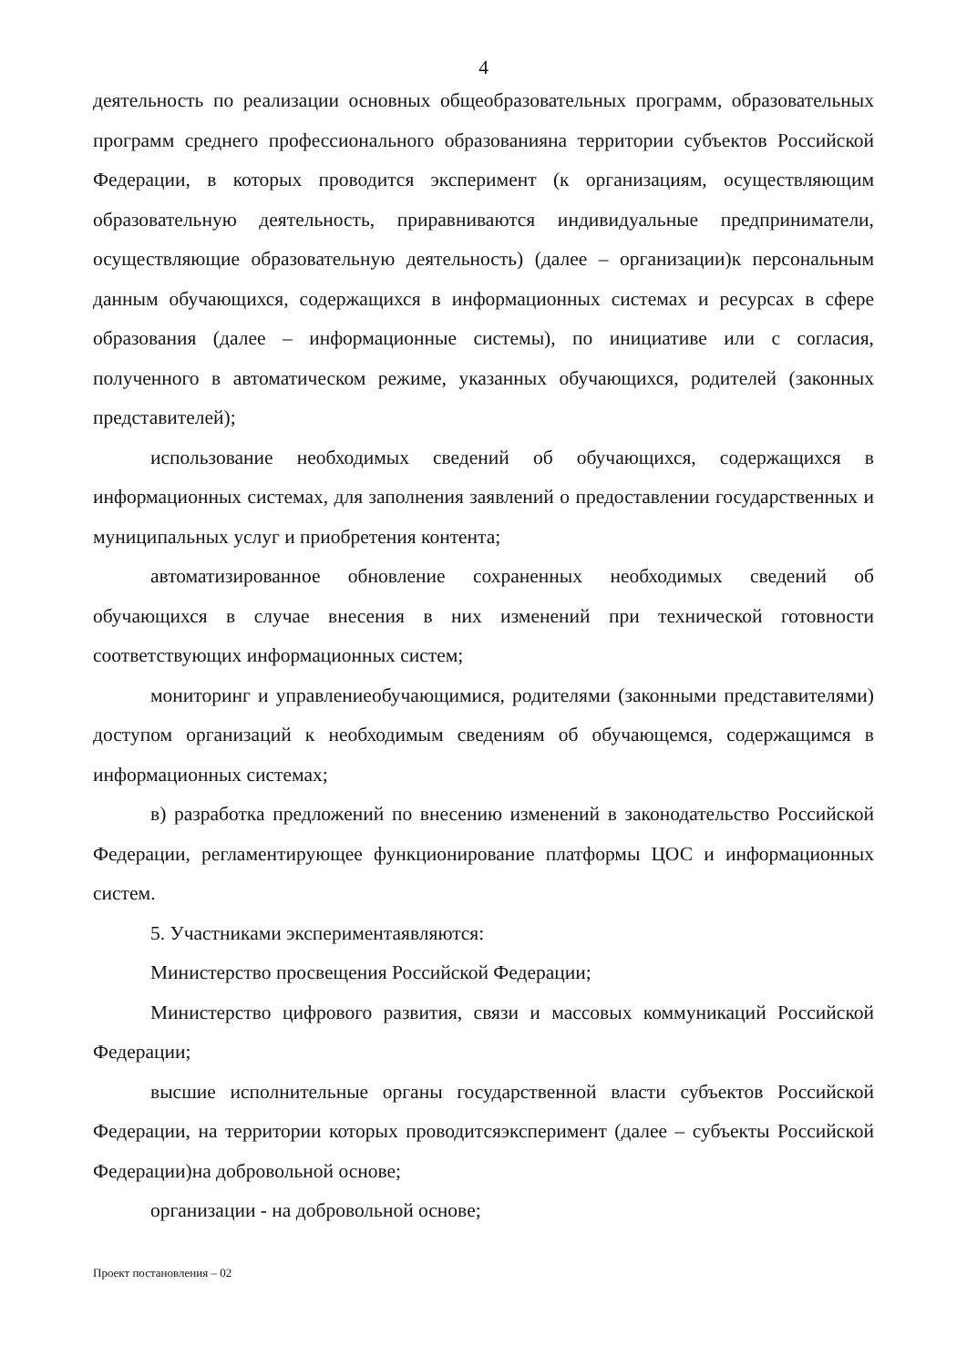4
деятельность по реализации основных общеобразовательных программ, образовательных программ среднего профессионального образованияна территории субъектов Российской Федерации, в которых проводится эксперимент (к организациям, осуществляющим образовательную деятельность, приравниваются индивидуальные предприниматели, осуществляющие образовательную деятельность) (далее – организации)к персональным данным обучающихся, содержащихся в информационных системах и ресурсах в сфере образования (далее – информационные системы), по инициативе или с согласия, полученного в автоматическом режиме, указанных обучающихся, родителей (законных представителей);
использование необходимых сведений об обучающихся, содержащихся в информационных системах, для заполнения заявлений о предоставлении государственных и муниципальных услуг и приобретения контента;
автоматизированное обновление сохраненных необходимых сведений об обучающихся в случае внесения в них изменений при технической готовности соответствующих информационных систем;
мониторинг и управлениеобучающимися, родителями (законными представителями) доступом организаций к необходимым сведениям об обучающемся, содержащимся в информационных системах;
в) разработка предложений по внесению изменений в законодательство Российской Федерации, регламентирующее функционирование платформы ЦОС и информационных систем.
5. Участниками экспериментаявляются:
Министерство просвещения Российской Федерации;
Министерство цифрового развития, связи и массовых коммуникаций Российской Федерации;
высшие исполнительные органы государственной власти субъектов Российской Федерации, на территории которых проводитсяэксперимент (далее – субъекты Российской Федерации)на добровольной основе;
организации - на добровольной основе;
Проект постановления – 02